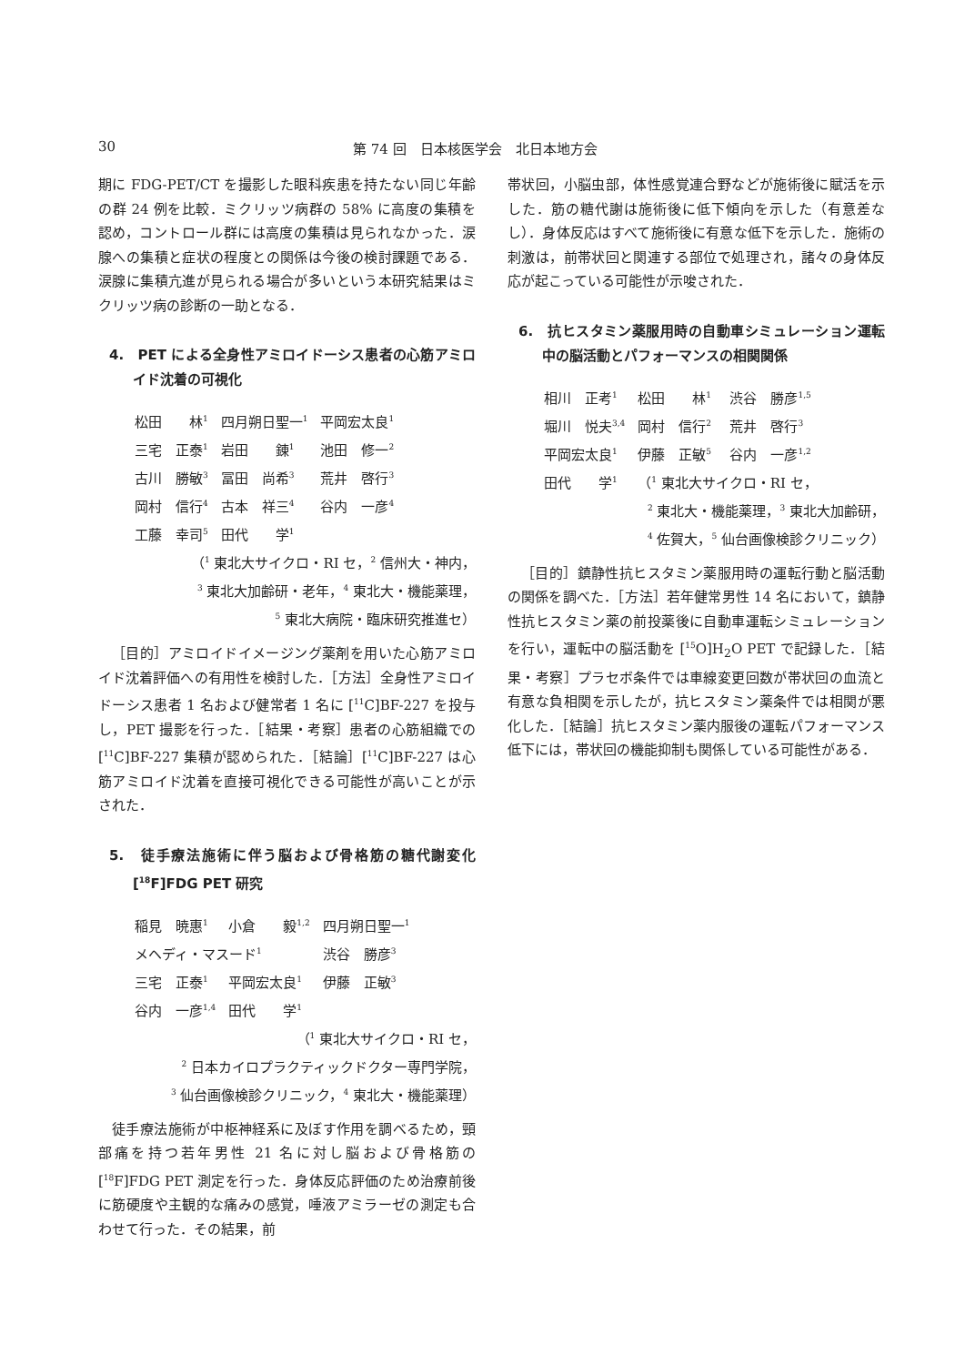30 第 74 回　日本核医学会　北日本地方会
期に FDG-PET/CT を撮影した眼科疾患を持たない同じ年齢の群 24 例を比較．ミクリッツ病群の 58% に高度の集積を認め，コントロール群には高度の集積は見られなかった．涙腺への集積と症状の程度との関係は今後の検討課題である．涙腺に集積亢進が見られる場合が多いという本研究結果はミクリッツ病の診断の一助となる．
4.　PET による全身性アミロイドーシス患者の心筋アミロイド沈着の可視化
| 松田 林<sup>1</sup> | 四月朔日聖一<sup>1</sup> | 平岡宏太良<sup>1</sup> |
| 三宅 正泰<sup>1</sup> | 岩田 錬<sup>1</sup> | 池田 修一<sup>2</sup> |
| 古川 勝敏<sup>3</sup> | 冨田 尚希<sup>3</sup> | 荒井 啓行<sup>3</sup> |
| 岡村 信行<sup>4</sup> | 古本 祥三<sup>4</sup> | 谷内 一彦<sup>4</sup> |
| 工藤 幸司<sup>5</sup> | 田代 学<sup>1</sup> | |
（<sup>1</sup> 東北大サイクロ・RI セ，<sup>2</sup> 信州大・神内，
<sup>3</sup> 東北大加齢研・老年，<sup>4</sup> 東北大・機能薬理，
<sup>5</sup> 東北大病院・臨床研究推進セ）
［目的］アミロイドイメージング薬剤を用いた心筋アミロイド沈着評価への有用性を検討した．［方法］全身性アミロイドーシス患者 1 名および健常者 1 名に [<sup>11</sup>C]BF-227 を投与し，PET 撮影を行った．［結果・考察］患者の心筋組織での [<sup>11</sup>C]BF-227 集積が認められた．［結論］[<sup>11</sup>C]BF-227 は心筋アミロイド沈着を直接可視化できる可能性が高いことが示された．
5.　徒手療法施術に伴う脳および骨格筋の糖代謝変化　[<sup>18</sup>F]FDG PET 研究
| 稲見 暁惠<sup>1</sup> | 小倉 毅<sup>1,2</sup> | 四月朔日聖一<sup>1</sup> |
| メヘディ・マスード<sup>1</sup> | | 渋谷 勝彦<sup>3</sup> |
| 三宅 正泰<sup>1</sup> | 平岡宏太良<sup>1</sup> | 伊藤 正敏<sup>3</sup> |
| 谷内 一彦<sup>1,4</sup> | 田代 学<sup>1</sup> | |
（<sup>1</sup> 東北大サイクロ・RI セ，
<sup>2</sup> 日本カイロプラクティックドクター専門学院，
<sup>3</sup> 仙台画像検診クリニック，<sup>4</sup> 東北大・機能薬理）
徒手療法施術が中枢神経系に及ぼす作用を調べるため，頸部痛を持つ若年男性 21 名に対し脳および骨格筋の [<sup>18</sup>F]FDG PET 測定を行った．身体反応評価のため治療前後に筋硬度や主観的な痛みの感覚，唾液アミラーゼの測定も合わせて行った．その結果，前
帯状回，小脳虫部，体性感覚連合野などが施術後に賦活を示した．筋の糖代謝は施術後に低下傾向を示した（有意差なし）．身体反応はすべて施術後に有意な低下を示した．施術の刺激は，前帯状回と関連する部位で処理され，諸々の身体反応が起こっている可能性が示唆された．
6.　抗ヒスタミン薬服用時の自動車シミュレーション運転中の脳活動とパフォーマンスの相関関係
| 相川 正考<sup>1</sup> | 松田 林<sup>1</sup> | 渋谷 勝彦<sup>1,5</sup> |
| 堀川 悦夫<sup>3,4</sup> | 岡村 信行<sup>2</sup> | 荒井 啓行<sup>3</sup> |
| 平岡宏太良<sup>1</sup> | 伊藤 正敏<sup>5</sup> | 谷内 一彦<sup>1,2</sup> |
| 田代 学<sup>1</sup> | （<sup>1</sup> 東北大サイクロ・RI セ， | |
<sup>2</sup> 東北大・機能薬理，<sup>3</sup> 東北大加齢研，
<sup>4</sup> 佐賀大，<sup>5</sup> 仙台画像検診クリニック）
［目的］鎮静性抗ヒスタミン薬服用時の運転行動と脳活動の関係を調べた．［方法］若年健常男性 14 名において，鎮静性抗ヒスタミン薬の前投薬後に自動車運転シミュレーションを行い，運転中の脳活動を [<sup>15</sup>O]H<sub>2</sub>O PET で記録した．［結果・考察］プラセボ条件では車線変更回数が帯状回の血流と有意な負相関を示したが，抗ヒスタミン薬条件では相関が悪化した．［結論］抗ヒスタミン薬内服後の運転パフォーマンス低下には，帯状回の機能抑制も関係している可能性がある．